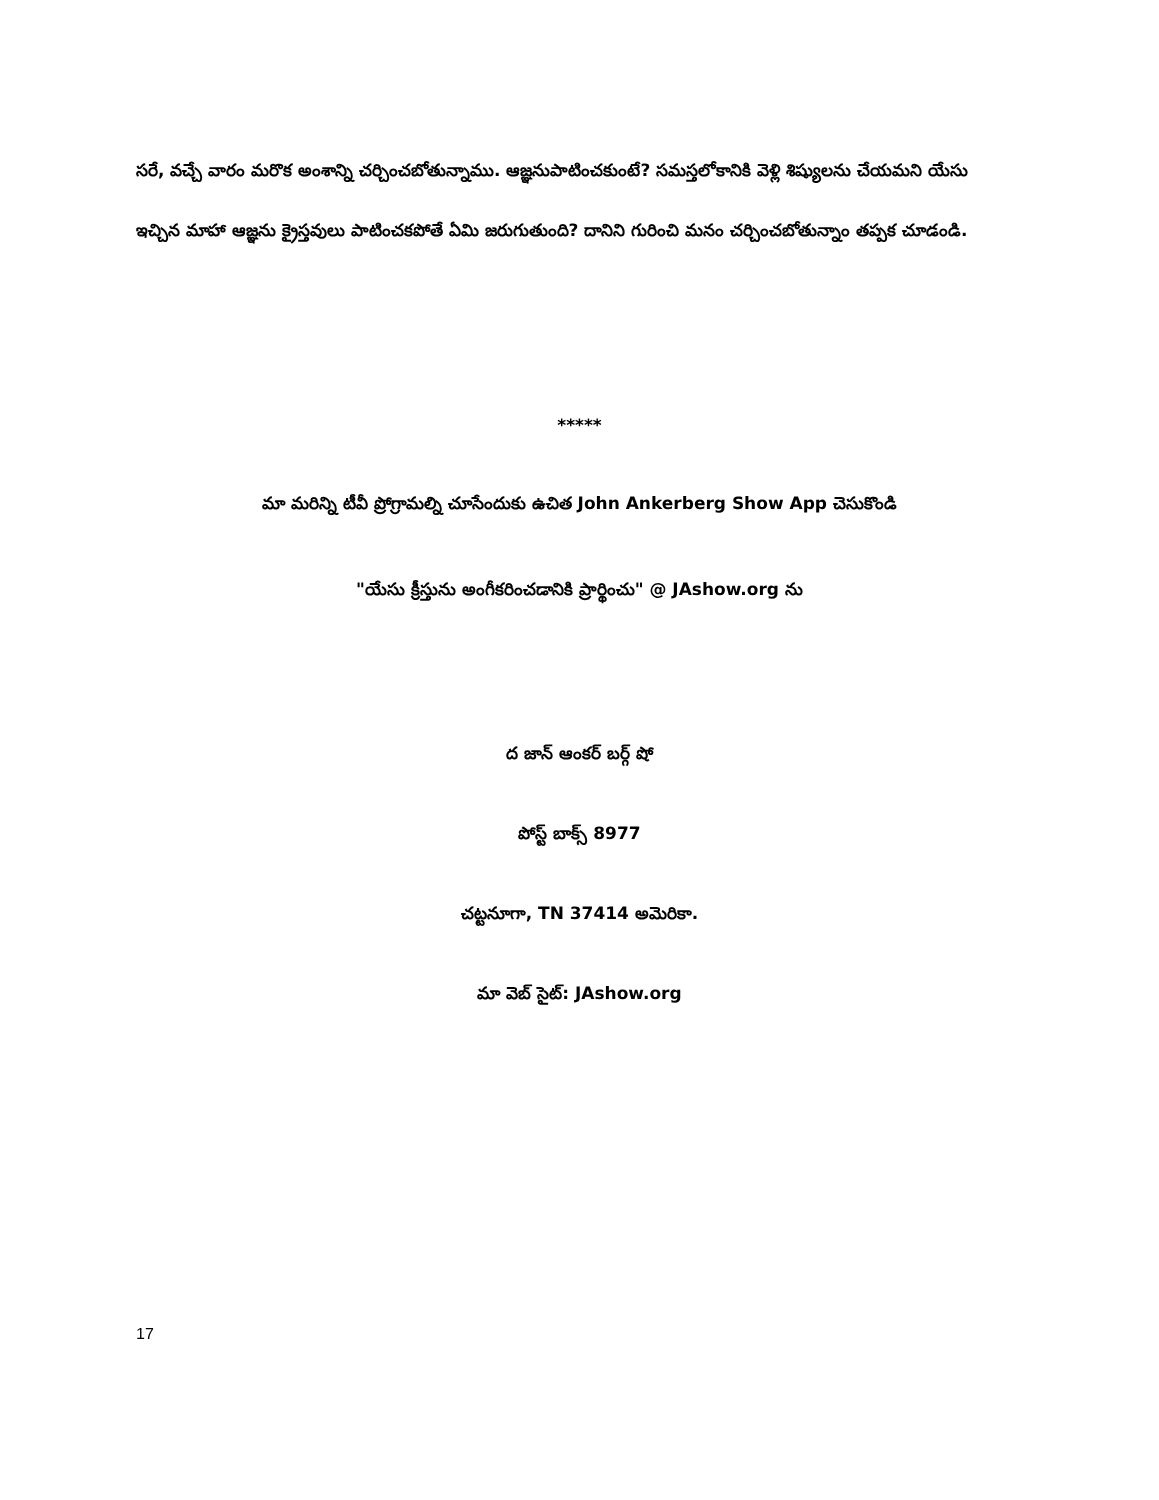సరే, వచ్చే వారం మరొక అంశాన్ని చర్చించబోతున్నాము. ఆజ్ఞనుపాటించకుంటే? సమస్తలోకానికి వెళ్లి శిష్యులను చేయమని యేసు ఇచ్చిన మాహా ఆజ్ఞను క్రైస్తవులు పాటించకపోతే ఏమి జరుగుతుంది? దానిని గురించి మనం చర్చించబోతున్నాం తప్పక చూడండి.
*****
మా మరిన్ని టీవీ ప్రోగ్రామల్ని చూసేందుకు ఉచిత John Ankerberg Show App చెసుకొండి
"యేసు క్రీస్తును అంగీకరించడానికి ప్రార్థించు" @ JAshow.org ను
ద జాన్ ఆంకర్ బర్గ్ షో
పోస్ట్ బాక్స్ 8977
చట్టనూగా, TN 37414 అమెరికా.
మా వెబ్ సైట్: JAshow.org
17